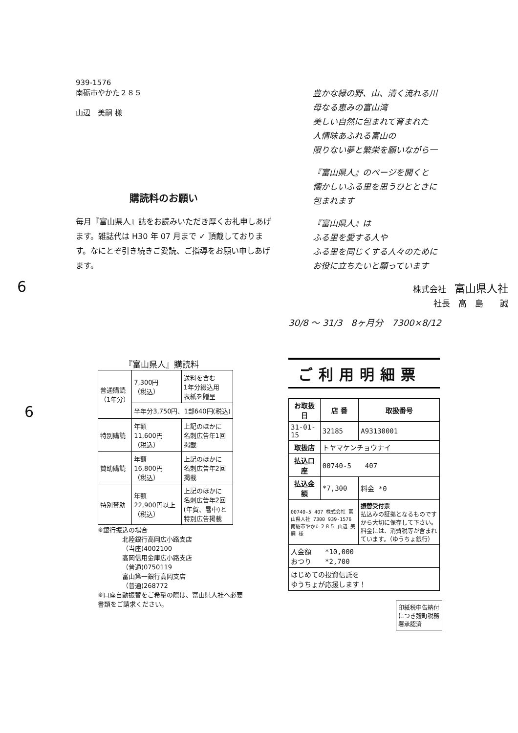939-1576
南砺市やかた２８５
山辺　美嗣 様
購読料のお願い
毎月『富山県人』誌をお読みいただき厚くお礼申しあげます。雑誌代は H30 年 07 月まで ✓ 頂戴しております。なにとぞ引き続きご愛読、ご指導をお願い申しあげます。
6
豊かな緑の野、山、清く流れる川
母なる恵みの富山湾
美しい自然に包まれて育まれた
人情味あふれる富山の
限りない夢と繁栄を願いながら一
『富山県人』のページを開くと
懐かしいふる里を思うひとときに
包まれます
『富山県人』は
ふる里を愛する人や
ふる里を同じくする人々のために
お役に立ちたいと願っています
株式会社　富山県人社
社長　高　島　　誠
30/8 〜 31/3　8ヶ月分　7300×8/12
『富山県人』購読料
| 普通購読 （1年分） | 7,300円 （税込） | 送料を含む 1年分綴込用 表紙を贈呈 |
| | 半年分3,750円、1部640円(税込) | |
| 特別購読 | 年額 11,600円 （税込） | 上記のほかに 名刺広告年1回 掲載 |
| 賛助購読 | 年額 16,800円 （税込） | 上記のほかに 名刺広告年2回 掲載 |
| 特別賛助 | 年額 22,900円以上 （税込） | 上記のほかに 名刺広告年2回 (年賀、暑中)と 特別広告掲載 |
※銀行振込の場合
北陸銀行高岡広小路支店
（当座)4002100
高岡信用金庫広小路支店
（普通)0750119
富山第一銀行高岡支店
（普通)268772
※口座自動振替をご希望の際は、富山県人社へ必要書類をご請求ください。
6
ご利用明細票
| お取扱日 | 店 番 | 取扱番号 |
| --- | --- | --- |
| 31-01-15 | 32185 | A93130001 |
| 取扱店 | トヤマケンチョウナイ | |
| 払込口座 | 00740-5 407 | |
| 払込金額 | *7,300 | 料金 *0 |
| 00740-5 407 株式会社 富山県人社 7300 939-1576 南砺市やかた２８５ 山辺 美嗣 様 | | 振替受付票 払込みの証拠となるものですから大切に保存して下さい。料金には、消費税等が含まれています。（ゆうちょ銀行） |
| 入金額 *10,000 おつり *2,700 | | |
| はじめての投資信託を ゆうちょが応援します！ | | |
印紙税申告納付につき麹町税務署承認済